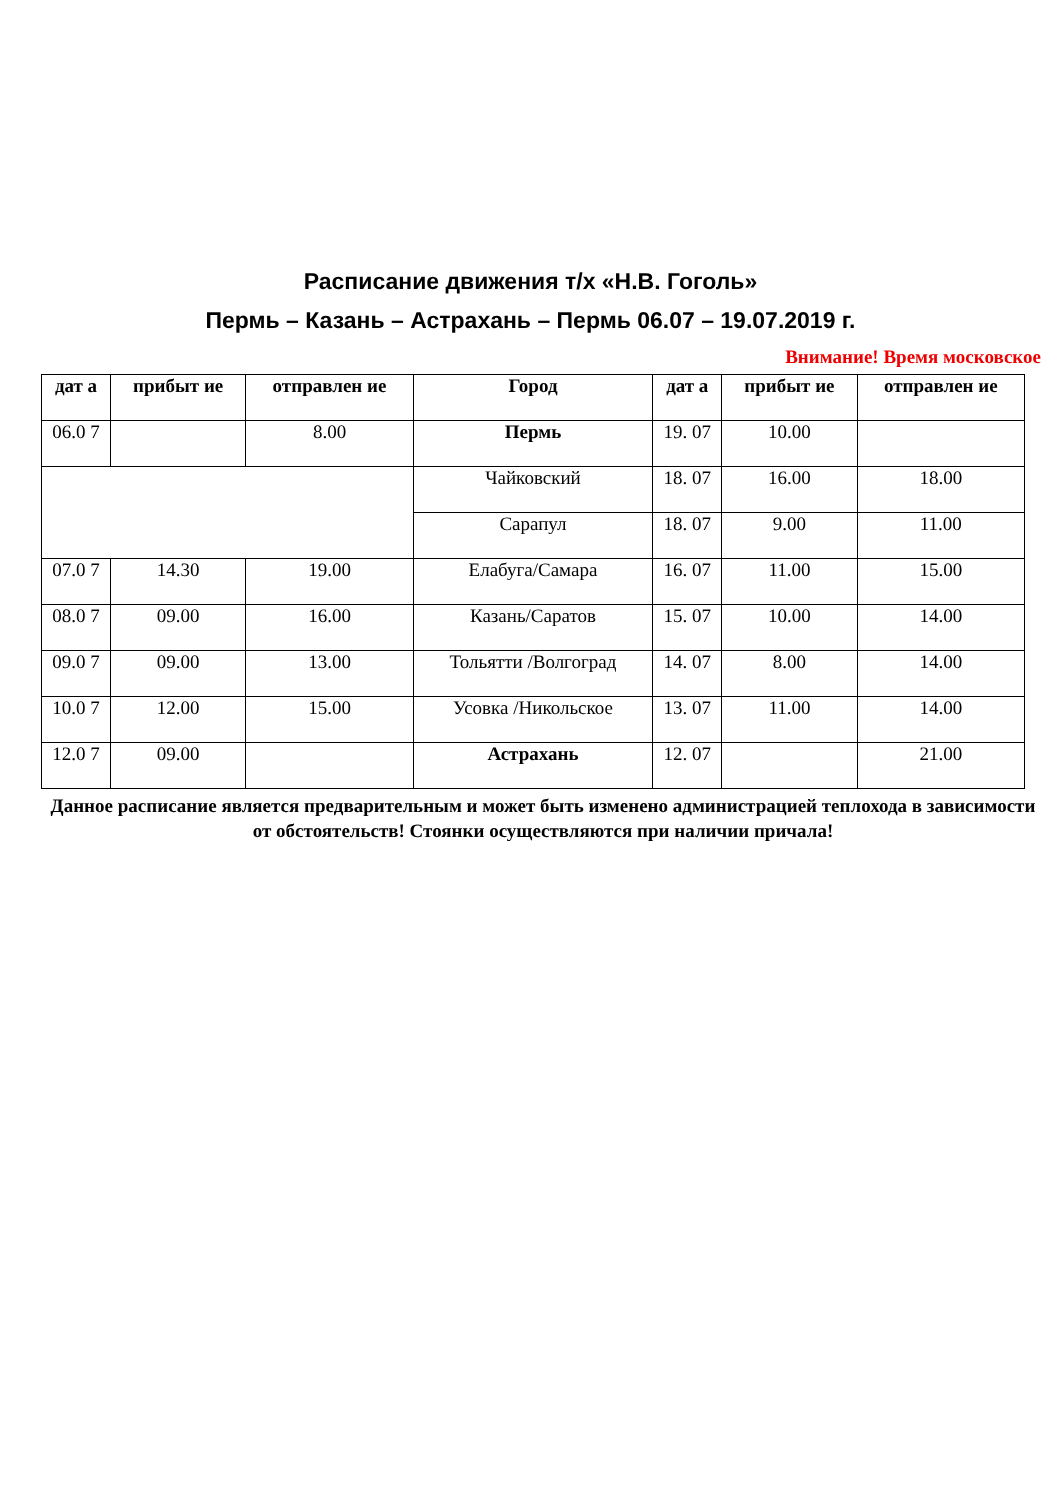Расписание движения т/х «Н.В. Гоголь»
Пермь – Казань – Астрахань – Пермь 06.07 – 19.07.2019 г.
Внимание! Время московское
| дат а | прибыт ие | отправлен ие | Город | дат а | прибыт ие | отправлен ие |
| --- | --- | --- | --- | --- | --- | --- |
| 06.0 7 | | 8.00 | Пермь | 19. 07 | 10.00 | |
| | | | Чайковский | 18. 07 | 16.00 | 18.00 |
| | | | Сарапул | 18. 07 | 9.00 | 11.00 |
| 07.0 7 | 14.30 | 19.00 | Елабуга/Самара | 16. 07 | 11.00 | 15.00 |
| 08.0 7 | 09.00 | 16.00 | Казань/Саратов | 15. 07 | 10.00 | 14.00 |
| 09.0 7 | 09.00 | 13.00 | Тольятти /Волгоград | 14. 07 | 8.00 | 14.00 |
| 10.0 7 | 12.00 | 15.00 | Усовка /Никольское | 13. 07 | 11.00 | 14.00 |
| 12.0 7 | 09.00 | | Астрахань | 12. 07 | | 21.00 |
Данное расписание является предварительным и может быть изменено администрацией теплохода в зависимости от обстоятельств! Стоянки осуществляются при наличии причала!